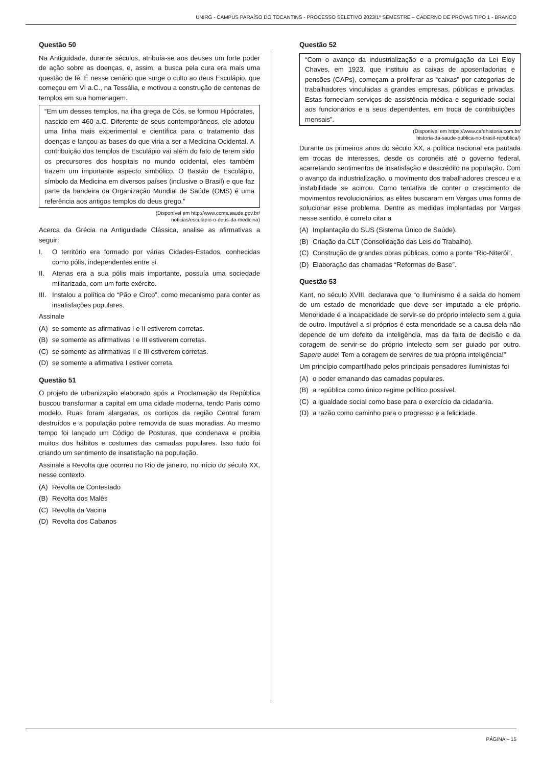UNIRG - CAMPUS PARAÍSO DO TOCANTINS - PROCESSO SELETIVO 2023/1º SEMESTRE – CADERNO DE PROVAS TIPO 1 - BRANCO
Questão 50
Na Antiguidade, durante séculos, atribuía-se aos deuses um forte poder de ação sobre as doenças, e, assim, a busca pela cura era mais uma questão de fé. É nesse cenário que surge o culto ao deus Esculápio, que começou em VI a.C., na Tessália, e motivou a construção de centenas de templos em sua homenagem.
“Em um desses templos, na ilha grega de Cós, se formou Hipócrates, nascido em 460 a.C. Diferente de seus contemporâneos, ele adotou uma linha mais experimental e científica para o tratamento das doenças e lançou as bases do que viria a ser a Medicina Ocidental. A contribuição dos templos de Esculápio vai além do fato de terem sido os precursores dos hospitais no mundo ocidental, eles também trazem um importante aspecto simbólico. O Bastão de Esculápio, símbolo da Medicina em diversos países (inclusive o Brasil) e que faz parte da bandeira da Organização Mundial de Saúde (OMS) é uma referência aos antigos templos do deus grego.”
(Disponível em http://www.ccms.saude.gov.br/
noticias/esculapio-o-deus-da-medicina)
Acerca da Grécia na Antiguidade Clássica, analise as afirmativas a seguir:
I. O território era formado por várias Cidades-Estados, conhecidas como pólis, independentes entre si.
II. Atenas era a sua pólis mais importante, possuía uma sociedade militarizada, com um forte exército.
III. Instalou a política do “Pão e Circo”, como mecanismo para conter as insatisfações populares.
Assinale
(A) se somente as afirmativas I e II estiverem corretas.
(B) se somente as afirmativas I e III estiverem corretas.
(C) se somente as afirmativas II e III estiverem corretas.
(D) se somente a afirmativa I estiver correta.
Questão 51
O projeto de urbanização elaborado após a Proclamação da República buscou transformar a capital em uma cidade moderna, tendo Paris como modelo. Ruas foram alargadas, os cortiços da região Central foram destruídos e a população pobre removida de suas moradias. Ao mesmo tempo foi lançado um Código de Posturas, que condenava e proibia muitos dos hábitos e costumes das camadas populares. Isso tudo foi criando um sentimento de insatisfação na população.
Assinale a Revolta que ocorreu no Rio de janeiro, no início do século XX, nesse contexto.
(A) Revolta de Contestado
(B) Revolta dos Malês
(C) Revolta da Vacina
(D) Revolta dos Cabanos
Questão 52
“Com o avanço da industrialização e a promulgação da Lei Eloy Chaves, em 1923, que instituiu as caixas de aposentadorias e pensões (CAPs), começam a proliferar as “caixas” por categorias de trabalhadores vinculadas a grandes empresas, públicas e privadas. Estas forneciam serviços de assistência médica e seguridade social aos funcionários e a seus dependentes, em troca de contribuições mensais”.
(Disponível em https://www.cafehistoria.com.br/
historia-da-saude-publica-no-brasil-republica/)
Durante os primeiros anos do século XX, a política nacional era pautada em trocas de interesses, desde os coronéis até o governo federal, acarretando sentimentos de insatisfação e descrédito na população. Com o avanço da industrialização, o movimento dos trabalhadores cresceu e a instabilidade se acirrou. Como tentativa de conter o crescimento de movimentos revolucionários, as elites buscaram em Vargas uma forma de solucionar esse problema. Dentre as medidas implantadas por Vargas nesse sentido, é correto citar a
(A) Implantação do SUS (Sistema Único de Saúde).
(B) Criação da CLT (Consolidação das Leis do Trabalho).
(C) Construção de grandes obras públicas, como a ponte “Rio-Niterói”.
(D) Elaboração das chamadas “Reformas de Base”.
Questão 53
Kant, no século XVIII, declarava que “o Iluminismo é a saída do homem de um estado de menoridade que deve ser imputado a ele próprio. Menoridade é a incapacidade de servir-se do próprio intelecto sem a guia de outro. Imputável a si próprios é esta menoridade se a causa dela não depende de um defeito da inteligência, mas da falta de decisão e da coragem de servir-se do próprio intelecto sem ser guiado por outro. Sapere aude! Tem a coragem de servires de tua própria inteligência!”
Um princípio compartilhado pelos principais pensadores iluministas foi
(A) o poder emanando das camadas populares.
(B) a república como único regime político possível.
(C) a igualdade social como base para o exercício da cidadania.
(D) a razão como caminho para o progresso e a felicidade.
PÁGINA – 15